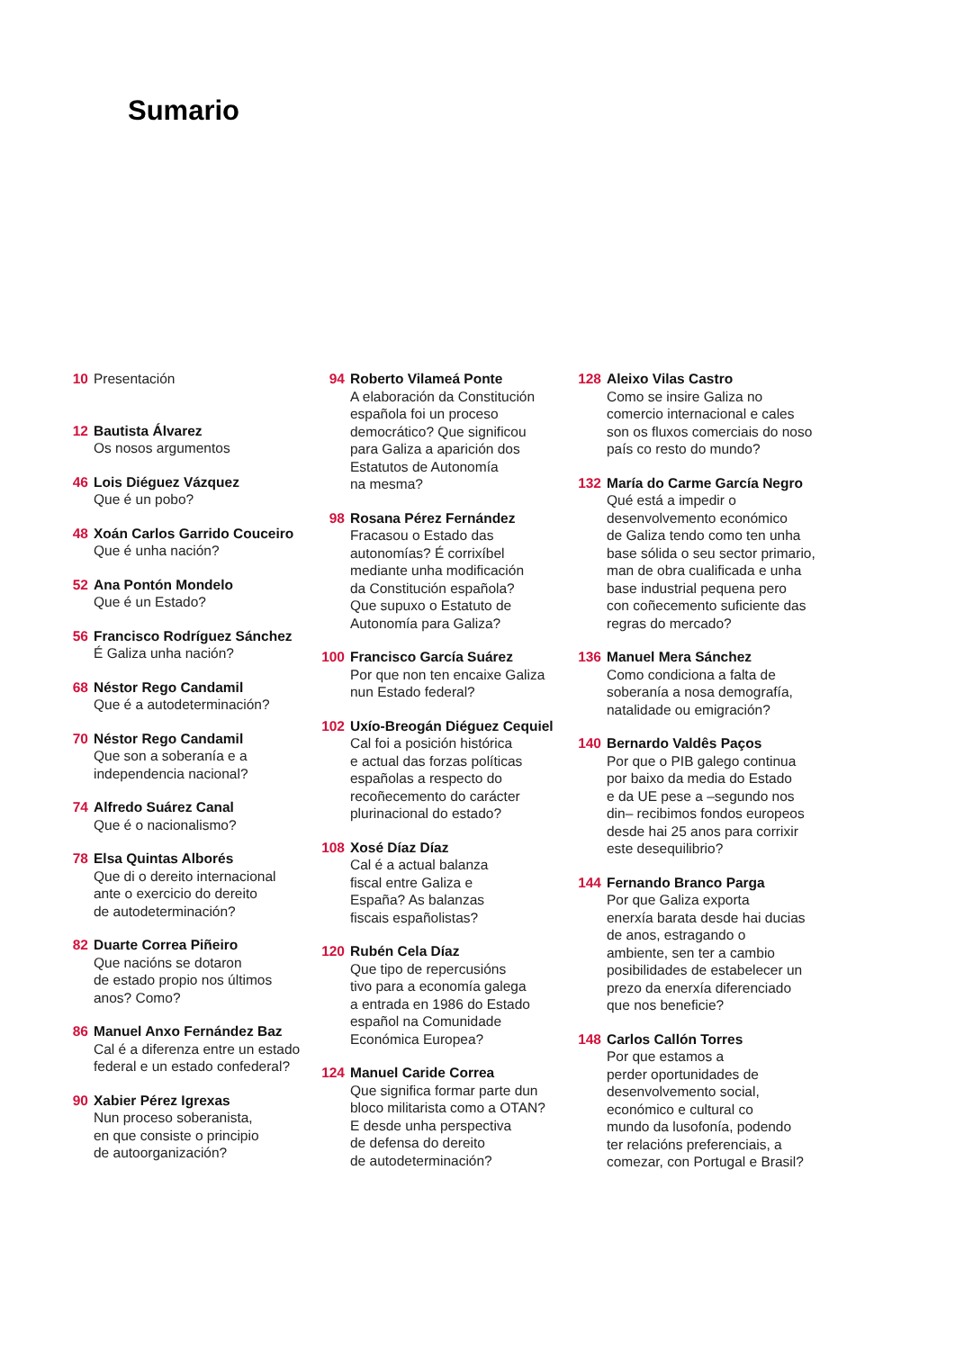Sumario
10 Presentación
12 Bautista Álvarez
Os nosos argumentos
46 Lois Diéguez Vázquez
Que é un pobo?
48 Xoán Carlos Garrido Couceiro
Que é unha nación?
52 Ana Pontón Mondelo
Que é un Estado?
56 Francisco Rodríguez Sánchez
É Galiza unha nación?
68 Néstor Rego Candamil
Que é a autodeterminación?
70 Néstor Rego Candamil
Que son a soberanía e a
independencia nacional?
74 Alfredo Suárez Canal
Que é o nacionalismo?
78 Elsa Quintas Alborés
Que di o dereito internacional
ante o exercicio do dereito
de autodeterminación?
82 Duarte Correa Piñeiro
Que nacións se dotaron
de estado propio nos últimos
anos? Como?
86 Manuel Anxo Fernández Baz
Cal é a diferenza entre un estado
federal e un estado confederal?
90 Xabier Pérez Igrexas
Nun proceso soberanista,
en que consiste o principio
de autoorganización?
94 Roberto Vilameá Ponte
A elaboración da Constitución
española foi un proceso
democrático? Que significou
para Galiza a aparición dos
Estatutos de Autonomía
na mesma?
98 Rosana Pérez Fernández
Fracasou o Estado das
autonomías? É corrixíbel
mediante unha modificación
da Constitución española?
Que supuxo o Estatuto de
Autonomía para Galiza?
100 Francisco García Suárez
Por que non ten encaixe Galiza
nun Estado federal?
102 Uxío-Breogán Diéguez Cequiel
Cal foi a posición histórica
e actual das forzas políticas
españolas a respecto do
recoñecemento do carácter
plurinacional do estado?
108 Xosé Díaz Díaz
Cal é a actual balanza
fiscal entre Galiza e
España? As balanzas
fiscais españolistas?
120 Rubén Cela Díaz
Que tipo de repercusións
tivo para a economía galega
a entrada en 1986 do Estado
español na Comunidade
Económica Europea?
124 Manuel Caride Correa
Que significa formar parte dun
bloco militarista como a OTAN?
E desde unha perspectiva
de defensa do dereito
de autodeterminación?
128 Aleixo Vilas Castro
Como se insire Galiza no
comercio internacional e cales
son os fluxos comerciais do noso
país co resto do mundo?
132 María do Carme García Negro
Qué está a impedir o
desenvolvemento económico
de Galiza tendo como ten unha
base sólida o seu sector primario,
man de obra cualificada e unha
base industrial pequena pero
con coñecemento suficiente das
regras do mercado?
136 Manuel Mera Sánchez
Como condiciona a falta de
soberanía a nosa demografía,
natalidade ou emigración?
140 Bernardo Valdês Paços
Por que o PIB galego continua
por baixo da media do Estado
e da UE pese a –segundo nos
din– recibimos fondos europeos
desde hai 25 anos para corrixir
este desequilibrio?
144 Fernando Branco Parga
Por que Galiza exporta
enerxía barata desde hai ducias
de anos, estragando o
ambiente, sen ter a cambio
posibilidades de estabelecer un
prezo da enerxía diferenciado
que nos beneficie?
148 Carlos Callón Torres
Por que estamos a
perder oportunidades de
desenvolvemento social,
económico e cultural co
mundo da lusofonía, podendo
ter relacións preferenciais, a
comezar, con Portugal e Brasil?